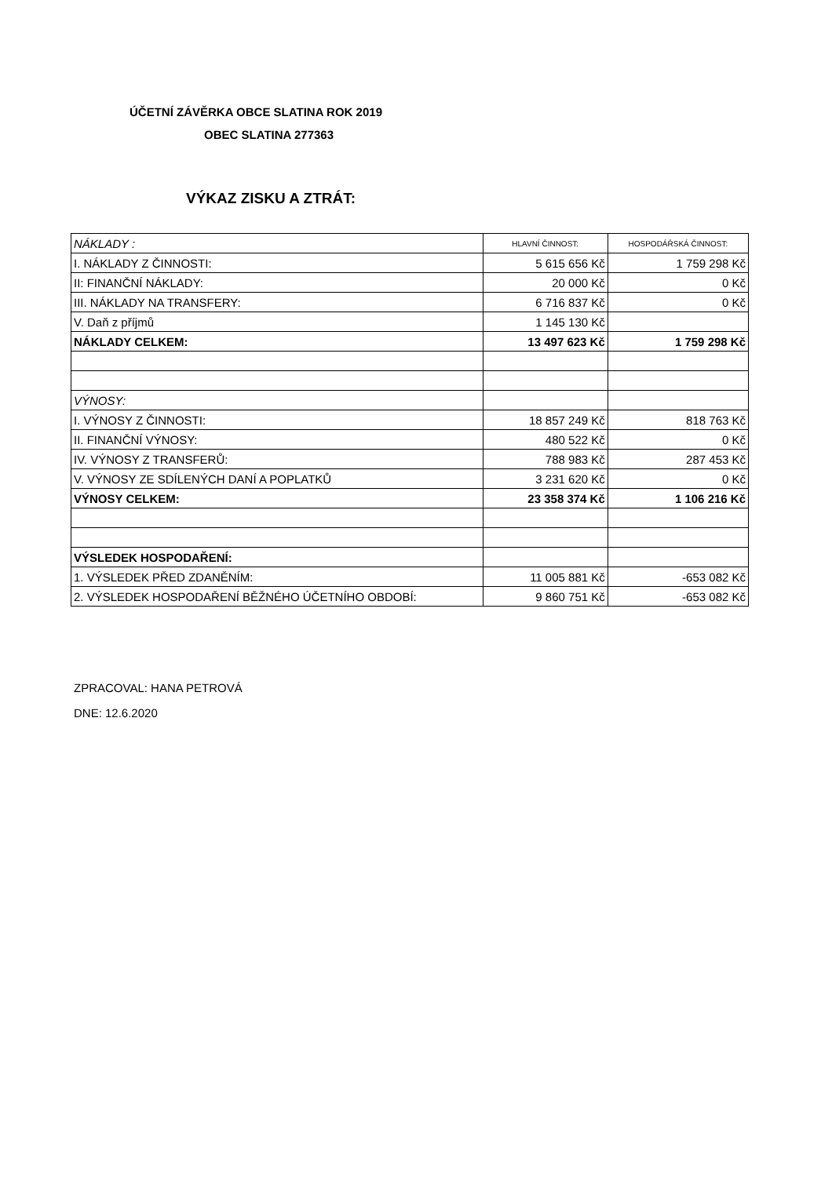ÚČETNÍ ZÁVĚRKA OBCE SLATINA ROK 2019
OBEC SLATINA 277363
VÝKAZ ZISKU A ZTRÁT:
| NÁKLADY : | HLAVNÍ ČINNOST: | HOSPODÁŘSKÁ ČINNOST: |
| I. NÁKLADY Z ČINNOSTI: | 5 615 656 Kč | 1 759 298 Kč |
| II: FINANČNÍ NÁKLADY: | 20 000 Kč | 0 Kč |
| III. NÁKLADY NA TRANSFERY: | 6 716 837 Kč | 0 Kč |
| V. Daň z příjmů | 1 145 130 Kč | |
| NÁKLADY CELKEM: | 13 497 623 Kč | 1 759 298 Kč |
| VÝNOSY: | | |
| I. VÝNOSY Z ČINNOSTI: | 18 857 249 Kč | 818 763 Kč |
| II. FINANČNÍ VÝNOSY: | 480 522 Kč | 0 Kč |
| IV. VÝNOSY Z TRANSFERŮ: | 788 983 Kč | 287 453 Kč |
| V. VÝNOSY ZE SDÍLENÝCH DANÍ A POPLATKŮ | 3 231 620 Kč | 0 Kč |
| VÝNOSY CELKEM: | 23 358 374 Kč | 1 106 216 Kč |
| VÝSLEDEK HOSPODAŘENÍ: | | |
| 1. VÝSLEDEK PŘED ZDANĚNÍM: | 11 005 881 Kč | -653 082 Kč |
| 2. VÝSLEDEK HOSPODAŘENÍ BĚŽNÉHO ÚČETNÍHO OBDOBÍ: | 9 860 751 Kč | -653 082 Kč |
ZPRACOVAL: HANA PETROVÁ
DNE: 12.6.2020